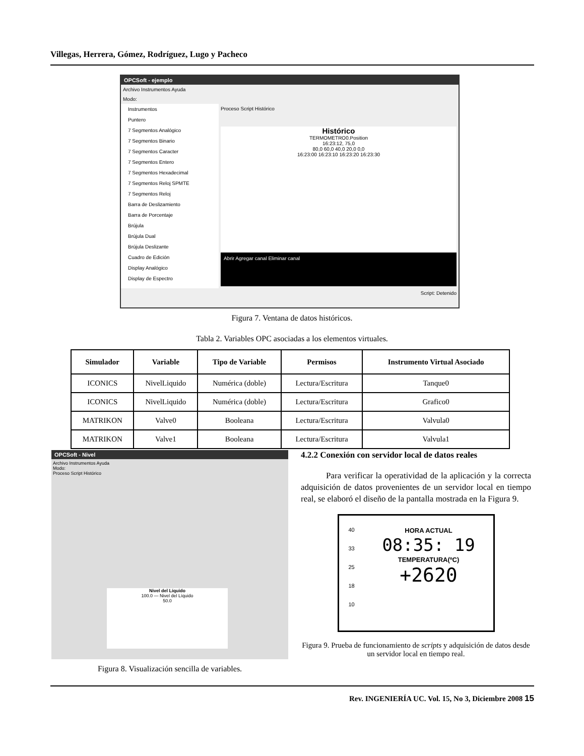Villegas, Herrera, Gómez, Rodríguez, Lugo y Pacheco
OPCSoft - ejemplo
Archivo Instrumentos Ayuda
Modo:
Instrumentos
Puntero
7 Segmentos Analógico
7 Segmentos Binario
7 Segmentos Caracter
7 Segmentos Entero
7 Segmentos Hexadecimal
7 Segmentos Reloj SPMTE
7 Segmentos Reloj
Barra de Deslizamiento
Barra de Porcentaje
Brújula
Brújula Dual
Brújula Deslizante
Cuadro de Edición
Display Analógico
Display de Espectro
Proceso Script Histórico
Histórico
TERMOMETRO0.Position
16:23:12, 75,0
80,0 60,0 40,0 20,0 0,0
16:23:00 16:23:10 16:23:20 16:23:30
Abrir Agregar canal Eliminar canal
Script: Detenido
Figura 7. Ventana de datos históricos.
Tabla 2. Variables OPC asociadas a los elementos virtuales.
| Simulador | Variable | Tipo de Variable | Permisos | Instrumento Virtual Asociado |
| --- | --- | --- | --- | --- |
| ICONICS | NivelLiquido | Numérica (doble) | Lectura/Escritura | Tanque0 |
| ICONICS | NivelLiquido | Numérica (doble) | Lectura/Escritura | Grafico0 |
| MATRIKON | Valve0 | Booleana | Lectura/Escritura | Valvula0 |
| MATRIKON | Valve1 | Booleana | Lectura/Escritura | Valvula1 |
OPCSoft - Nivel
Archivo Instrumentos Ayuda
Modo:
Proceso Script Histórico
Nivel del Líquido
100.0 — Nivel del Líquido
50.0
Figura 8. Visualización sencilla de variables.
4.2.2 Conexión con servidor local de datos reales
Para verificar la operatividad de la aplicación y la correcta adquisición de datos provenientes de un servidor local en tiempo real, se elaboró el diseño de la pantalla mostrada en la Figura 9.
40
33
25
18
10
HORA ACTUAL
08:35: 19
TEMPERATURA(ºC)
+2620
Figura 9. Prueba de funcionamiento de scripts y adquisición de datos desde un servidor local en tiempo real.
Rev. INGENIERÍA UC. Vol. 15, No 3, Diciembre 2008 15